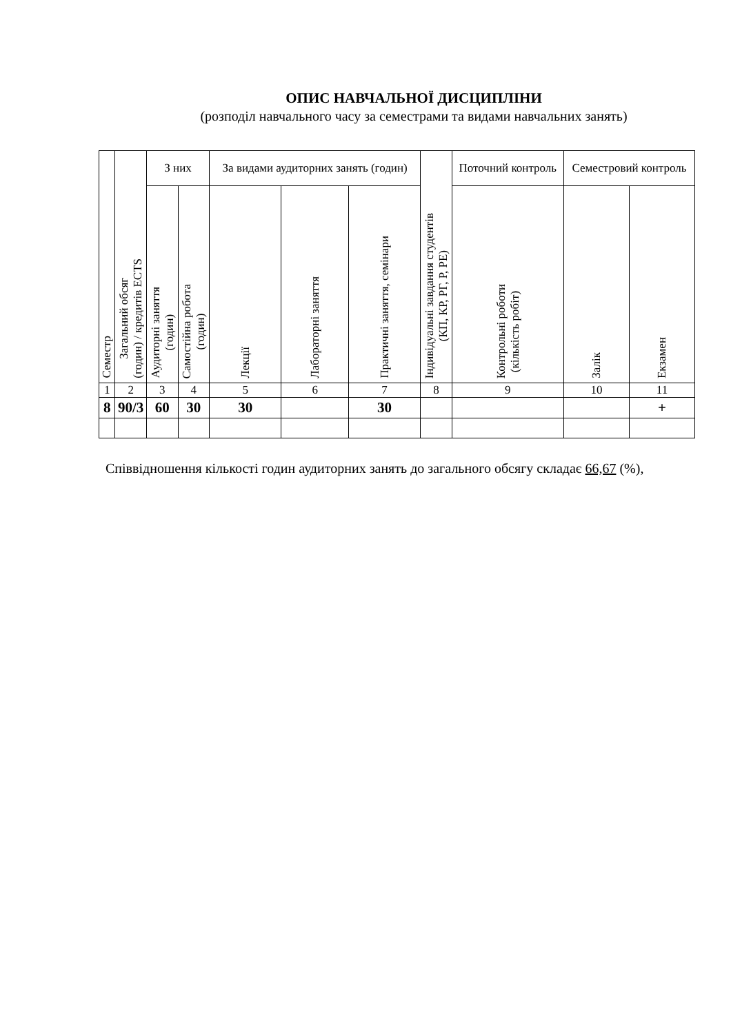ОПИС НАВЧАЛЬНОЇ ДИСЦИПЛІНИ
(розподіл навчального часу за семестрами та видами навчальних занять)
| Семестр | Загальний обсяг (годин) / кредитів ECTS | З них | | За видами аудиторних занять (годин) | | | Індивідуальні завдання студентів (КП, КР, РГ, Р, РЕ) | Поточний контроль | Семестровий контроль | |
| --- | --- | --- | --- | --- | --- | --- | --- | --- | --- | --- |
| | | Аудиторні заняття (годин) | Самостійна робота (годин) | Лекції | Лабораторні заняття | Практичні заняття, семінари | | Контрольні роботи (кількість робіт) | Залік | Екзамен |
| 1 | 2 | 3 | 4 | 5 | 6 | 7 | 8 | 9 | 10 | 11 |
| 8 | 90/3 | 60 | 30 | 30 | | 30 | | | | + |
Співвідношення кількості годин аудиторних занять до загального обсягу складає 66,67 (%),